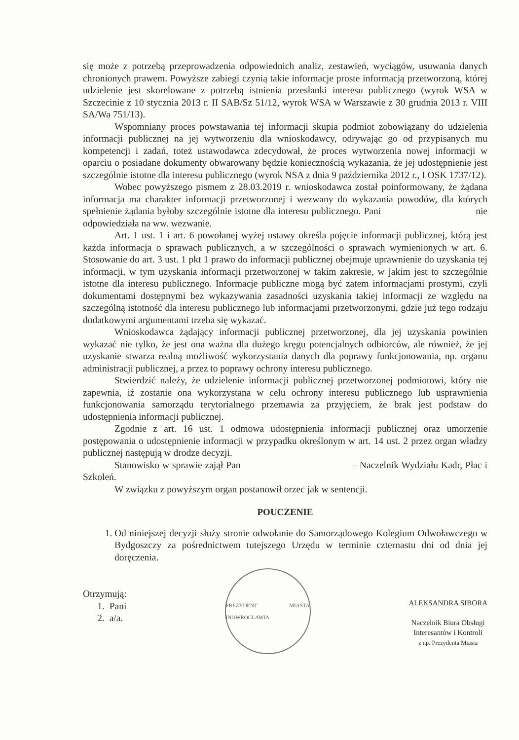się może z potrzebą przeprowadzenia odpowiednich analiz, zestawień, wyciągów, usuwania danych chronionych prawem. Powyższe zabiegi czynią takie informacje proste informacją przetworzoną, której udzielenie jest skorelowane z potrzebą istnienia przesłanki interesu publicznego (wyrok WSA w Szczecinie z 10 stycznia 2013 r. II SAB/Sz 51/12, wyrok WSA w Warszawie z 30 grudnia 2013 r. VIII SA/Wa 751/13).
Wspomniany proces powstawania tej informacji skupia podmiot zobowiązany do udzielenia informacji publicznej na jej wytworzeniu dla wnioskodawcy, odrywając go od przypisanych mu kompetencji i zadań, toteż ustawodawca zdecydował, że proces wytworzenia nowej informacji w oparciu o posiadane dokumenty obwarowany będzie koniecznością wykazania, że jej udostępnienie jest szczególnie istotne dla interesu publicznego (wyrok NSA z dnia 9 października 2012 r., I OSK 1737/12).
Wobec powyższego pismem z 28.03.2019 r. wnioskodawca został poinformowany, że żądana informacja ma charakter informacji przetworzonej i wezwany do wykazania powodów, dla których spełnienie żądania byłoby szczególnie istotne dla interesu publicznego. Pani nie odpowiedziała na ww. wezwanie.
Art. 1 ust. 1 i art. 6 powołanej wyżej ustawy określa pojęcie informacji publicznej, którą jest każda informacja o sprawach publicznych, a w szczególności o sprawach wymienionych w art. 6. Stosowanie do art. 3 ust. 1 pkt 1 prawo do informacji publicznej obejmuje uprawnienie do uzyskania tej informacji, w tym uzyskania informacji przetworzonej w takim zakresie, w jakim jest to szczególnie istotne dla interesu publicznego. Informacje publiczne mogą być zatem informacjami prostymi, czyli dokumentami dostępnymi bez wykazywania zasadności uzyskania takiej informacji ze względu na szczególną istotność dla interesu publicznego lub informacjami przetworzonymi, gdzie już tego rodzaju dodatkowymi argumentami trzeba się wykazać.
Wnioskodawca żądający informacji publicznej przetworzonej, dla jej uzyskania powinien wykazać nie tylko, że jest ona ważna dla dużego kręgu potencjalnych odbiorców, ale również, że jej uzyskanie stwarza realną możliwość wykorzystania danych dla poprawy funkcjonowania, np. organu administracji publicznej, a przez to poprawy ochrony interesu publicznego.
Stwierdzić należy, że udzielenie informacji publicznej przetworzonej podmiotowi, który nie zapewnia, iż zostanie ona wykorzystana w celu ochrony interesu publicznego lub usprawnienia funkcjonowania samorządu terytorialnego przemawia za przyjęciem, że brak jest podstaw do udostępnienia informacji publicznej.
Zgodnie z art. 16 ust. 1 odmowa udostępnienia informacji publicznej oraz umorzenie postępowania o udostępnienie informacji w przypadku określonym w art. 14 ust. 2 przez organ władzy publicznej następują w drodze decyzji.
Stanowisko w sprawie zajął Pan – Naczelnik Wydziału Kadr, Płac i Szkoleń.
W związku z powyższym organ postanowił orzec jak w sentencji.
POUCZENIE
1. Od niniejszej decyzji służy stronie odwołanie do Samorządowego Kolegium Odwoławczego w Bydgoszczy za pośrednictwem tutejszego Urzędu w terminie czternastu dni od dnia jej doręczenia.
Otrzymują:
1. Pani
2. a/a.
PREZYDENT MIASTA INOWROCŁAWIA
ALEKSANDRA SIBORA
Naczelnik Biura Obsługi
Interesantów i Kontroli
z up. Prezydenta Miasta